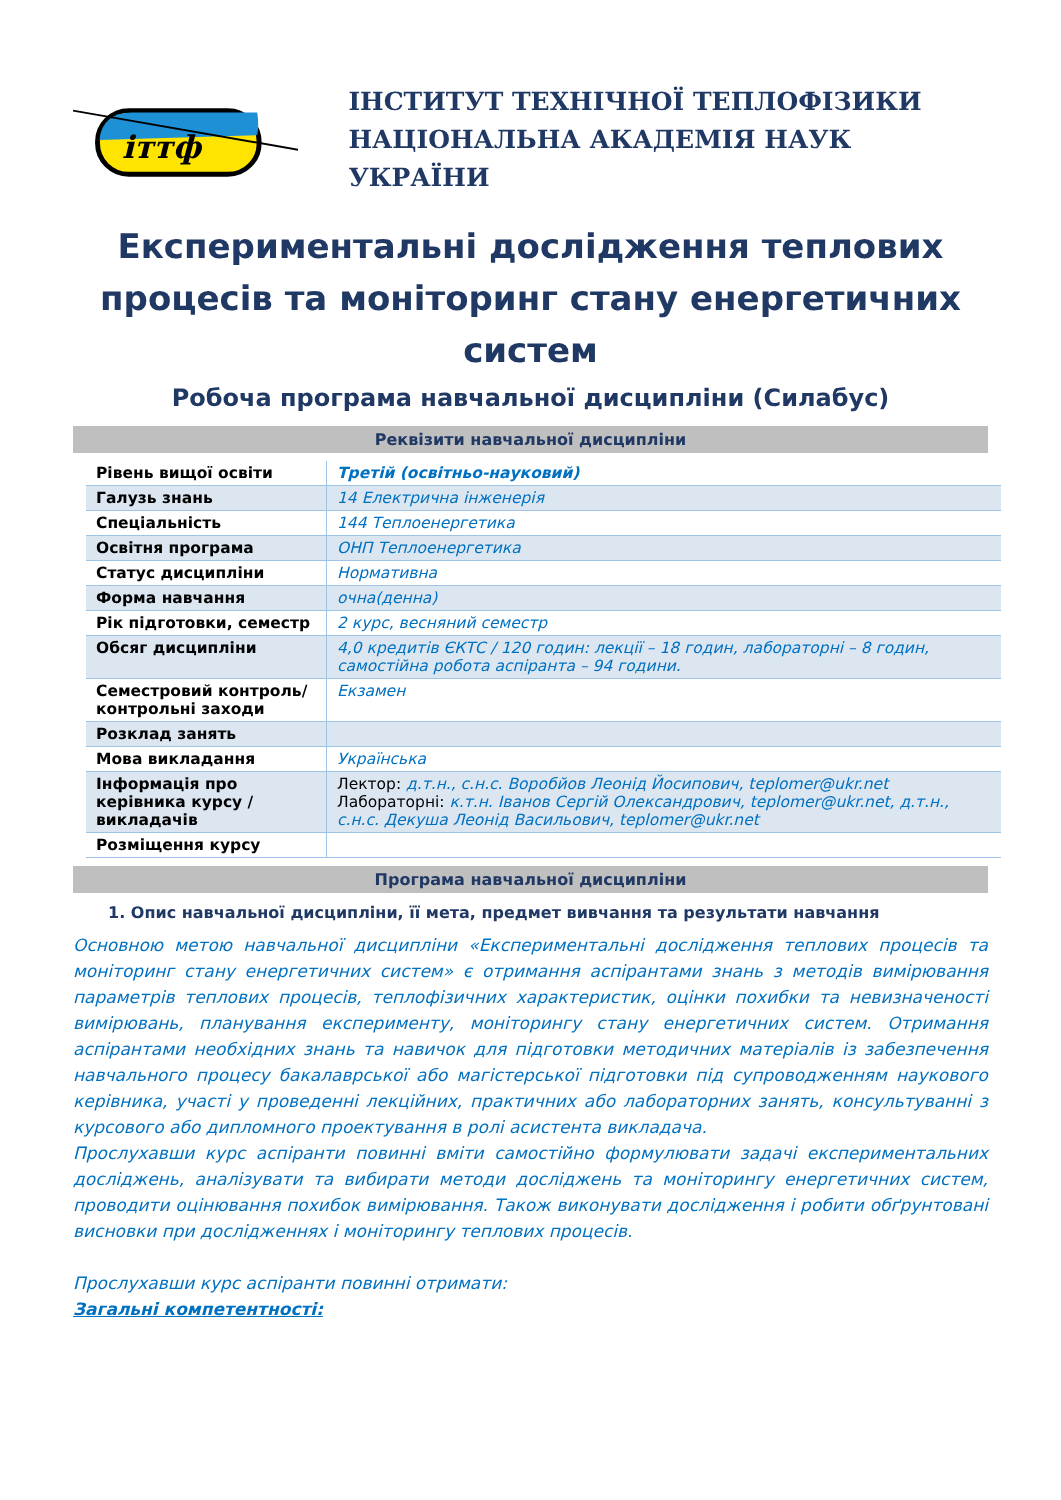іттф
ІНСТИТУТ ТЕХНІЧНОЇ ТЕПЛОФІЗИКИ
НАЦІОНАЛЬНА АКАДЕМІЯ НАУК УКРАЇНИ
Експериментальні дослідження теплових процесів та моніторинг стану енергетичних систем
Робоча програма навчальної дисципліни (Силабус)
Реквізити навчальної дисципліни
| Рівень вищої освіти | Третій (освітньо-науковий) |
| Галузь знань | 14 Електрична інженерія |
| Спеціальність | 144 Теплоенергетика |
| Освітня програма | ОНП Теплоенергетика |
| Статус дисципліни | Нормативна |
| Форма навчання | очна(денна) |
| Рік підготовки, семестр | 2 курс, весняний семестр |
| Обсяг дисципліни | 4,0 кредитів ЄКТС / 120 годин: лекції – 18 годин, лабораторні – 8 годин, самостійна робота аспіранта – 94 години. |
| Семестровий контроль/ контрольні заходи | Екзамен |
| Розклад занять | |
| Мова викладання | Українська |
| Інформація про керівника курсу / викладачів | Лектор: д.т.н., с.н.с. Воробйов Леонід Йосипович, teplomer@ukr.net Лабораторні: к.т.н. Іванов Сергій Олександрович, teplomer@ukr.net, д.т.н., с.н.с. Декуша Леонід Васильович, teplomer@ukr.net |
| Розміщення курсу | |
Програма навчальної дисципліни
1. Опис навчальної дисципліни, її мета, предмет вивчання та результати навчання
Основною метою навчальної дисципліни «Експериментальні дослідження теплових процесів та моніторинг стану енергетичних систем» є отримання аспірантами знань з методів вимірювання параметрів теплових процесів, теплофізичних характеристик, оцінки похибки та невизначеності вимірювань, планування експерименту, моніторингу стану енергетичних систем. Отримання аспірантами необхідних знань та навичок для підготовки методичних матеріалів із забезпечення навчального процесу бакалаврської або магістерської підготовки під супроводженням наукового керівника, участі у проведенні лекційних, практичних або лабораторних занять, консультуванні з курсового або дипломного проектування в ролі асистента викладача.
Прослухавши курс аспіранти повинні вміти самостійно формулювати задачі експериментальних досліджень, аналізувати та вибирати методи досліджень та моніторингу енергетичних систем, проводити оцінювання похибок вимірювання. Також виконувати дослідження і робити обґрунтовані висновки при дослідженнях і моніторингу теплових процесів.
Прослухавши курс аспіранти повинні отримати:
Загальні компетентності: